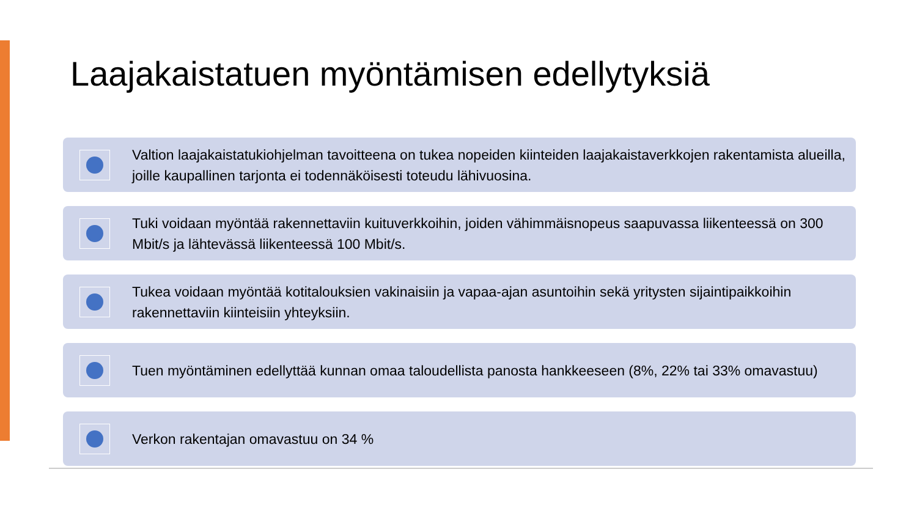Laajakaistatuen myöntämisen edellytyksiä
Valtion laajakaistatukiohjelman tavoitteena on tukea nopeiden kiinteiden laajakaistaverkkojen rakentamista alueilla, joille kaupallinen tarjonta ei todennäköisesti toteudu lähivuosina.
Tuki voidaan myöntää rakennettaviin kuituverkkoihin, joiden vähimmäisnopeus saapuvassa liikenteessä on 300 Mbit/s ja lähtevässä liikenteessä 100 Mbit/s.
Tukea voidaan myöntää kotitalouksien vakinaisiin ja vapaa-ajan asuntoihin sekä yritysten sijaintipaikkoihin rakennettaviin kiinteisiin yhteyksiin.
Tuen myöntäminen edellyttää kunnan omaa taloudellista panosta hankkeeseen (8%, 22% tai 33% omavastuu)
Verkon rakentajan omavastuu on 34 %